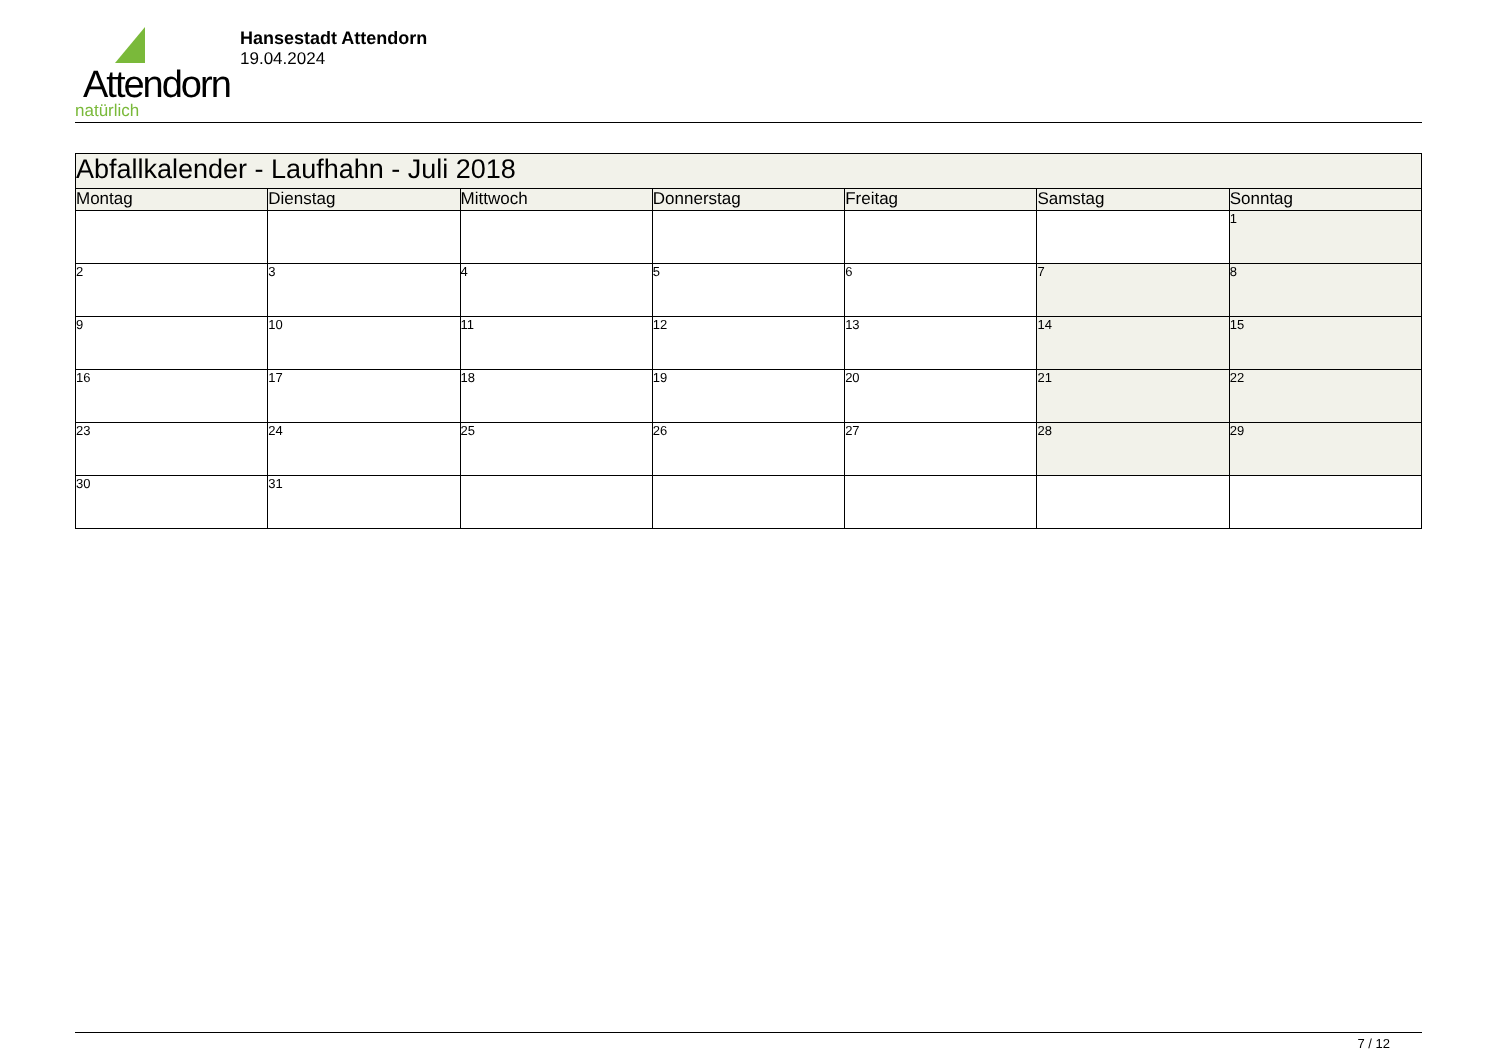Attendorn
natürlich
Hansestadt Attendorn
19.04.2024
| Abfallkalender - Laufhahn - Juli 2018 | | | | | | |
| Montag | Dienstag | Mittwoch | Donnerstag | Freitag | Samstag | Sonntag |
| | | | | | | 1 |
| 2 | 3 | 4 | 5 | 6 | 7 | 8 |
| 9 | 10 | 11 | 12 | 13 | 14 | 15 |
| 16 | 17 | 18 | 19 | 20 | 21 | 22 |
| 23 | 24 | 25 | 26 | 27 | 28 | 29 |
| 30 | 31 | | | | | |
7 / 12